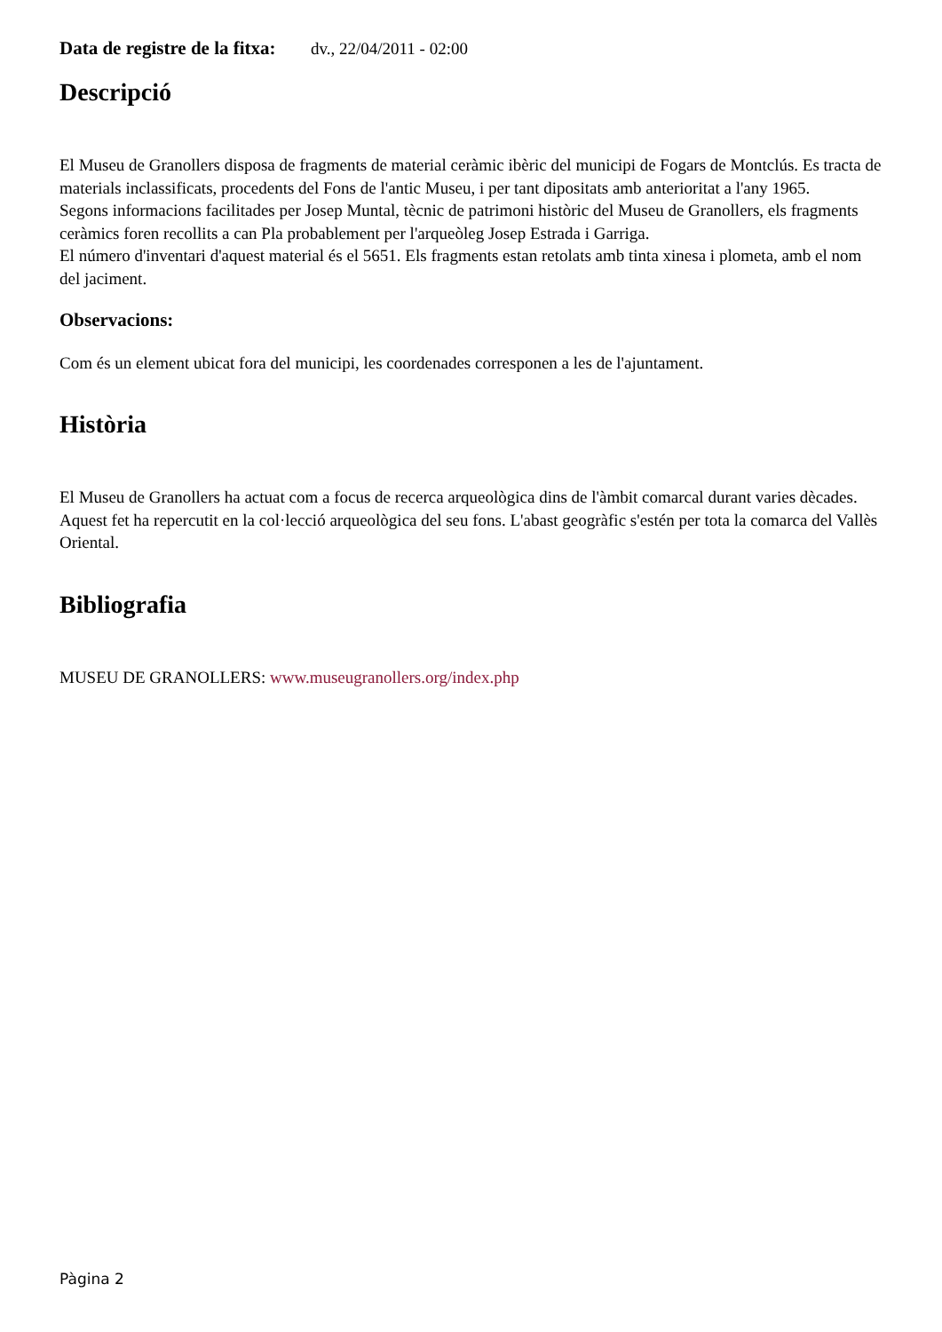Data de registre de la fitxa:
dv., 22/04/2011 - 02:00
Descripció
El Museu de Granollers disposa de fragments de material ceràmic ibèric del municipi de Fogars de Montclús. Es tracta de materials inclassificats, procedents del Fons de l'antic Museu, i per tant dipositats amb anterioritat a l'any 1965.
Segons informacions facilitades per Josep Muntal, tècnic de patrimoni històric del Museu de Granollers, els fragments ceràmics foren recollits a can Pla probablement per l'arqueòleg Josep Estrada i Garriga.
El número d'inventari d'aquest material és el 5651. Els fragments estan retolats amb tinta xinesa i plometa, amb el nom del jaciment.
Observacions:
Com és un element ubicat fora del municipi, les coordenades corresponen a les de l'ajuntament.
Història
El Museu de Granollers ha actuat com a focus de recerca arqueològica dins de l'àmbit comarcal durant varies dècades. Aquest fet ha repercutit en la col·lecció arqueològica del seu fons. L'abast geogràfic s'estén per tota la comarca del Vallès Oriental.
Bibliografia
MUSEU DE GRANOLLERS: www.museugranollers.org/index.php
Pàgina 2